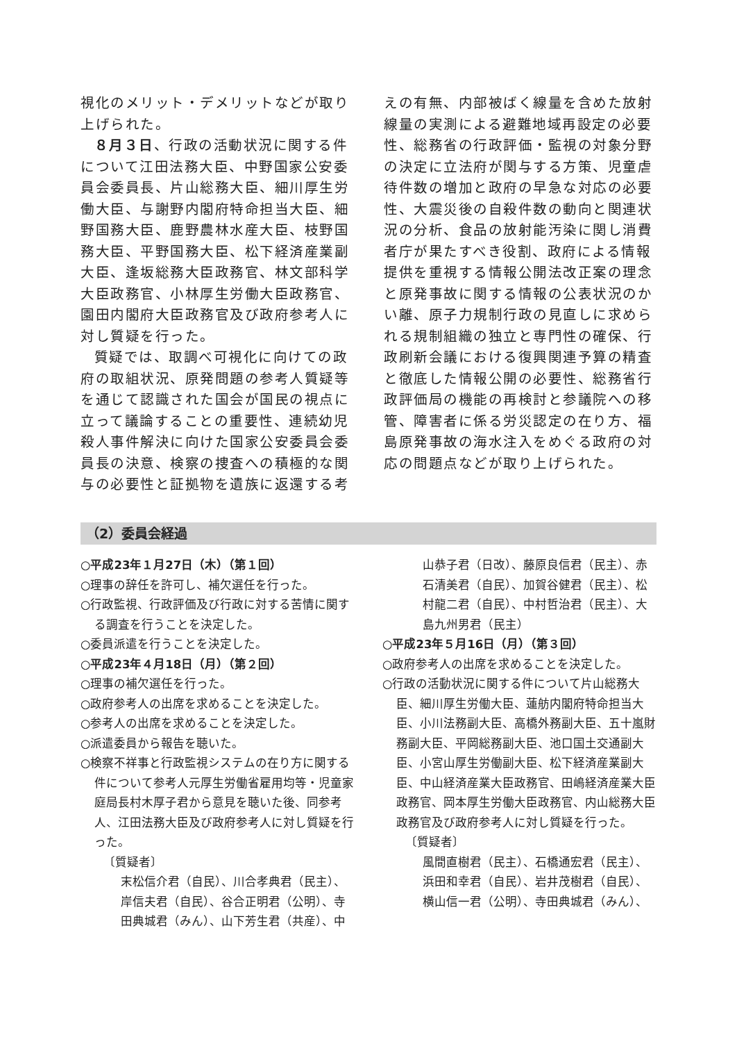視化のメリット・デメリットなどが取り上げられた。
８月３日、行政の活動状況に関する件について江田法務大臣、中野国家公安委員会委員長、片山総務大臣、細川厚生労働大臣、与謝野内閣府特命担当大臣、細野国務大臣、鹿野農林水産大臣、枝野国務大臣、平野国務大臣、松下経済産業副大臣、逢坂総務大臣政務官、林文部科学大臣政務官、小林厚生労働大臣政務官、園田内閣府大臣政務官及び政府参考人に対し質疑を行った。
質疑では、取調べ可視化に向けての政府の取組状況、原発問題の参考人質疑等を通じて認識された国会が国民の視点に立って議論することの重要性、連続幼児殺人事件解決に向けた国家公安委員会委員長の決意、検察の捜査への積極的な関与の必要性と証拠物を遺族に返還する考
えの有無、内部被ばく線量を含めた放射線量の実測による避難地域再設定の必要性、総務省の行政評価・監視の対象分野の決定に立法府が関与する方策、児童虐待件数の増加と政府の早急な対応の必要性、大震災後の自殺件数の動向と関連状況の分析、食品の放射能汚染に関し消費者庁が果たすべき役割、政府による情報提供を重視する情報公開法改正案の理念と原発事故に関する情報の公表状況のかい離、原子力規制行政の見直しに求められる規制組織の独立と専門性の確保、行政刷新会議における復興関連予算の精査と徹底した情報公開の必要性、総務省行政評価局の機能の再検討と参議院への移管、障害者に係る労災認定の在り方、福島原発事故の海水注入をめぐる政府の対応の問題点などが取り上げられた。
（2）委員会経過
○平成23年１月27日（木）（第１回）
○理事の辞任を許可し、補欠選任を行った。
○行政監視、行政評価及び行政に対する苦情に関する調査を行うことを決定した。
○委員派遣を行うことを決定した。
○平成23年４月18日（月）（第２回）
○理事の補欠選任を行った。
○政府参考人の出席を求めることを決定した。
○参考人の出席を求めることを決定した。
○派遣委員から報告を聴いた。
○検察不祥事と行政監視システムの在り方に関する件について参考人元厚生労働省雇用均等・児童家庭局長村木厚子君から意見を聴いた後、同参考人、江田法務大臣及び政府参考人に対し質疑を行った。
〔質疑者〕
末松信介君（自民）、川合孝典君（民主）、岸信夫君（自民）、谷合正明君（公明）、寺田典城君（みん）、山下芳生君（共産）、中
山恭子君（日改）、藤原良信君（民主）、赤石清美君（自民）、加賀谷健君（民主）、松村龍二君（自民）、中村哲治君（民主）、大島九州男君（民主）
○平成23年５月16日（月）（第３回）
○政府参考人の出席を求めることを決定した。
○行政の活動状況に関する件について片山総務大臣、細川厚生労働大臣、蓮舫内閣府特命担当大臣、小川法務副大臣、高橋外務副大臣、五十嵐財務副大臣、平岡総務副大臣、池口国土交通副大臣、小宮山厚生労働副大臣、松下経済産業副大臣、中山経済産業大臣政務官、田嶋経済産業大臣政務官、岡本厚生労働大臣政務官、内山総務大臣政務官及び政府参考人に対し質疑を行った。
〔質疑者〕
風間直樹君（民主）、石橋通宏君（民主）、浜田和幸君（自民）、岩井茂樹君（自民）、横山信一君（公明）、寺田典城君（みん）、